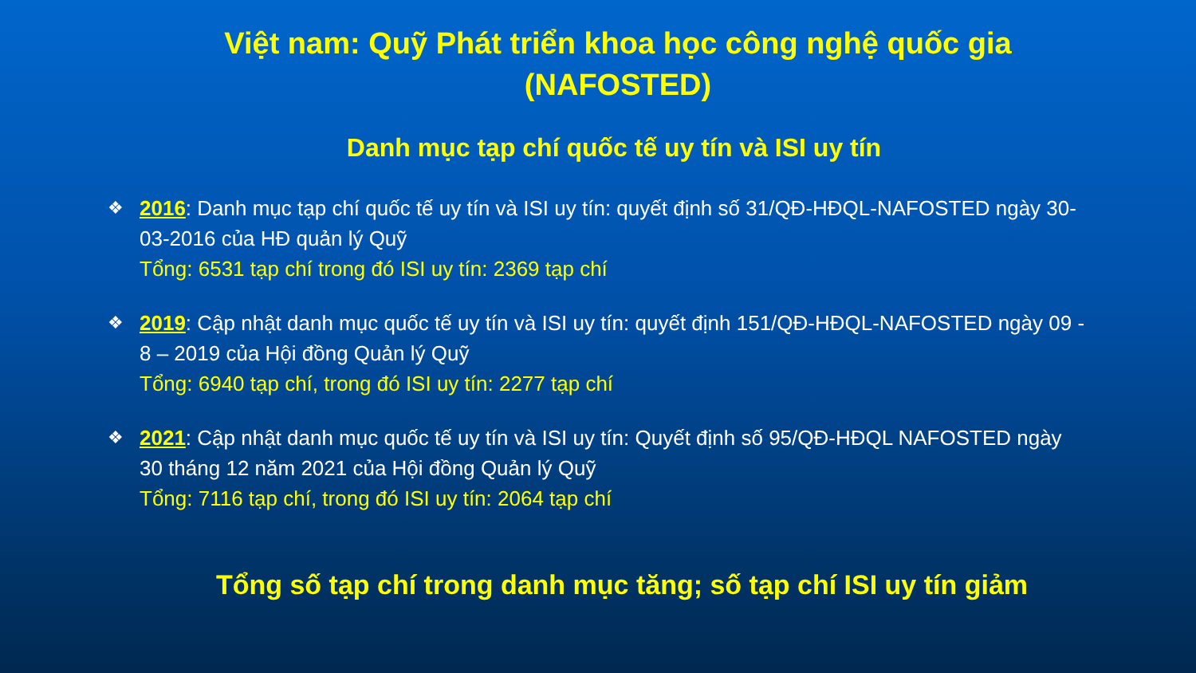Việt nam: Quỹ Phát triển khoa học công nghệ quốc gia
(NAFOSTED)
Danh mục tạp chí quốc tế uy tín và ISI uy tín
❖
2016: Danh mục tạp chí quốc tế uy tín và ISI uy tín: quyết định số 31/QĐ-HĐQL-NAFOSTED ngày 30-03-2016 của HĐ quản lý Quỹ
Tổng: 6531 tạp chí trong đó ISI uy tín: 2369 tạp chí
❖
2019: Cập nhật danh mục quốc tế uy tín và ISI uy tín: quyết định 151/QĐ-HĐQL-NAFOSTED ngày 09 - 8 – 2019 của Hội đồng Quản lý Quỹ
Tổng: 6940 tạp chí, trong đó ISI uy tín: 2277 tạp chí
❖
2021: Cập nhật danh mục quốc tế uy tín và ISI uy tín: Quyết định số 95/QĐ-HĐQL NAFOSTED ngày 30 tháng 12 năm 2021 của Hội đồng Quản lý Quỹ
Tổng: 7116 tạp chí, trong đó ISI uy tín: 2064 tạp chí
Tổng số tạp chí trong danh mục tăng; số tạp chí ISI uy tín giảm